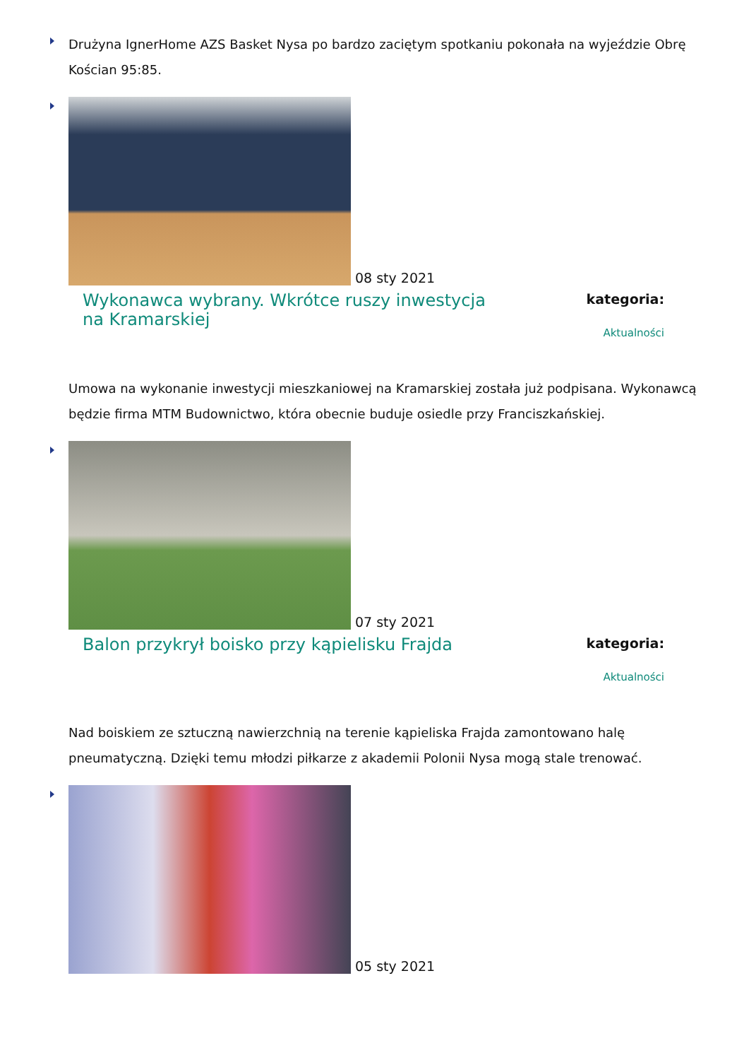Drużyna IgnerHome AZS Basket Nysa po bardzo zaciętym spotkaniu pokonała na wyjeździe Obrę Kościan 95:85.
08 sty 2021
Wykonawca wybrany. Wkrótce ruszy inwestycja na Kramarskiej
kategoria:
Aktualności
Umowa na wykonanie inwestycji mieszkaniowej na Kramarskiej została już podpisana. Wykonawcą będzie firma MTM Budownictwo, która obecnie buduje osiedle przy Franciszkańskiej.
07 sty 2021
Balon przykrył boisko przy kąpielisku Frajda
kategoria:
Aktualności
Nad boiskiem ze sztuczną nawierzchnią na terenie kąpieliska Frajda zamontowano halę pneumatyczną. Dzięki temu młodzi piłkarze z akademii Polonii Nysa mogą stale trenować.
05 sty 2021